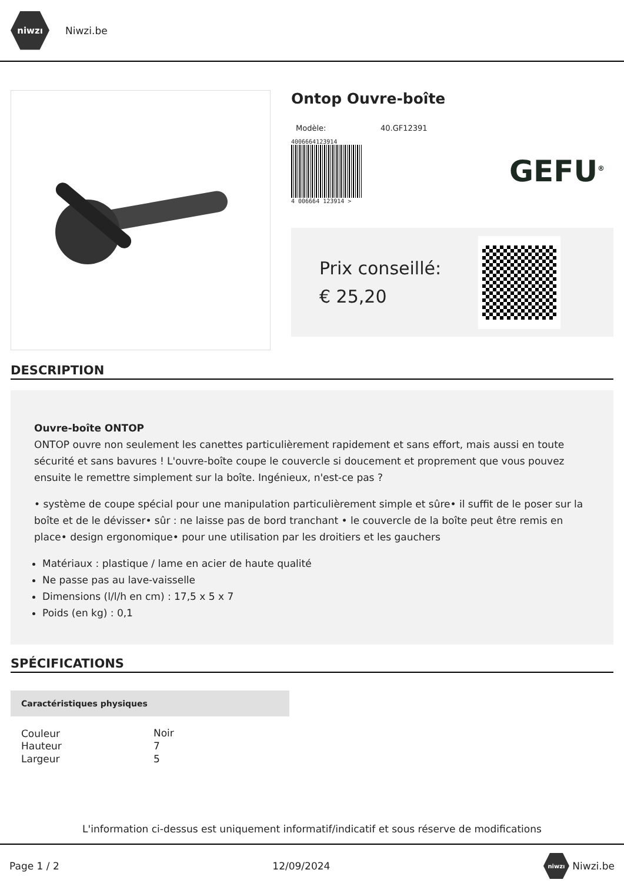niwzı
Niwzi.be
Ontop Ouvre-boîte
Modèle: 40.GF12391
4006664123914
4 006664 123914 >
GEFU<sup>®</sup>
Prix conseillé: € 25,20
DESCRIPTION
Ouvre-boîte ONTOP
ONTOP ouvre non seulement les canettes particulièrement rapidement et sans effort, mais aussi en toute sécurité et sans bavures ! L'ouvre-boîte coupe le couvercle si doucement et proprement que vous pouvez ensuite le remettre simplement sur la boîte. Ingénieux, n'est-ce pas ?
• système de coupe spécial pour une manipulation particulièrement simple et sûre• il suffit de le poser sur la boîte et de le dévisser• sûr : ne laisse pas de bord tranchant • le couvercle de la boîte peut être remis en place• design ergonomique• pour une utilisation par les droitiers et les gauchers
Matériaux : plastique / lame en acier de haute qualité
Ne passe pas au lave-vaisselle
Dimensions (l/l/h en cm) : 17,5 x 5 x 7
Poids (en kg) : 0,1
SPÉCIFICATIONS
| Caractéristiques physiques | |
| --- | --- |
| Couleur | Noir |
| Hauteur | 7 |
| Largeur | 5 |
L'information ci-dessus est uniquement informatif/indicatif et sous réserve de modifications
Page 1 / 2 12/09/2024 niwzı Niwzi.be